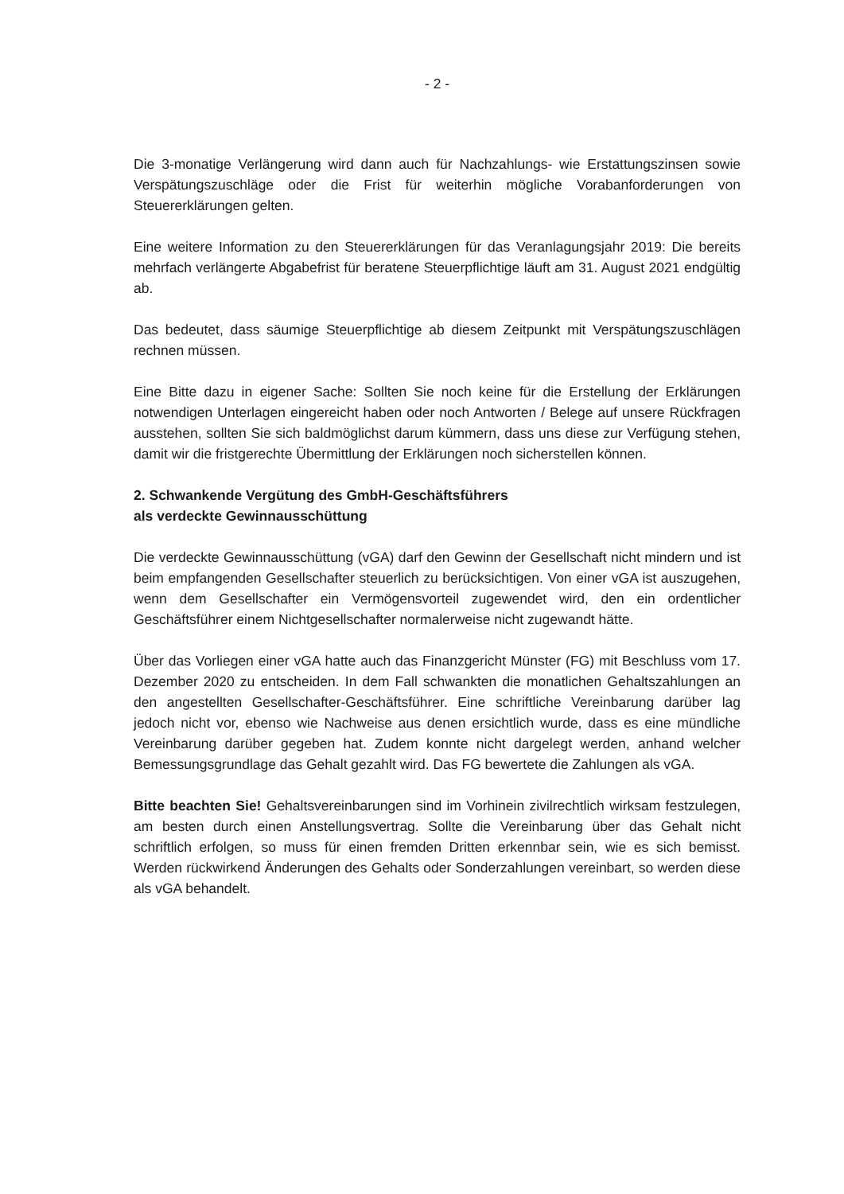- 2 -
Die 3-monatige Verlängerung wird dann auch für Nachzahlungs- wie Erstattungszinsen sowie Verspätungszuschläge oder die Frist für weiterhin mögliche Vorabanforderungen von Steuererklärungen gelten.
Eine weitere Information zu den Steuererklärungen für das Veranlagungsjahr 2019: Die bereits mehrfach verlängerte Abgabefrist für beratene Steuerpflichtige läuft am 31. August 2021 endgültig ab.
Das bedeutet, dass säumige Steuerpflichtige ab diesem Zeitpunkt mit Verspätungszuschlägen rechnen müssen.
Eine Bitte dazu in eigener Sache: Sollten Sie noch keine für die Erstellung der Erklärungen notwendigen Unterlagen eingereicht haben oder noch Antworten / Belege auf unsere Rückfragen ausstehen, sollten Sie sich baldmöglichst darum kümmern, dass uns diese zur Verfügung stehen, damit wir die fristgerechte Übermittlung der Erklärungen noch sicherstellen können.
2. Schwankende Vergütung des GmbH-Geschäftsführers
als verdeckte Gewinnausschüttung
Die verdeckte Gewinnausschüttung (vGA) darf den Gewinn der Gesellschaft nicht mindern und ist beim empfangenden Gesellschafter steuerlich zu berücksichtigen. Von einer vGA ist auszugehen, wenn dem Gesellschafter ein Vermögensvorteil zugewendet wird, den ein ordentlicher Geschäftsführer einem Nichtgesellschafter normalerweise nicht zugewandt hätte.
Über das Vorliegen einer vGA hatte auch das Finanzgericht Münster (FG) mit Beschluss vom 17. Dezember 2020 zu entscheiden. In dem Fall schwankten die monatlichen Gehaltszahlungen an den angestellten Gesellschafter-Geschäftsführer. Eine schriftliche Vereinbarung darüber lag jedoch nicht vor, ebenso wie Nachweise aus denen ersichtlich wurde, dass es eine mündliche Vereinbarung darüber gegeben hat. Zudem konnte nicht dargelegt werden, anhand welcher Bemessungsgrundlage das Gehalt gezahlt wird. Das FG bewertete die Zahlungen als vGA.
Bitte beachten Sie! Gehaltsvereinbarungen sind im Vorhinein zivilrechtlich wirksam festzulegen, am besten durch einen Anstellungsvertrag. Sollte die Vereinbarung über das Gehalt nicht schriftlich erfolgen, so muss für einen fremden Dritten erkennbar sein, wie es sich bemisst. Werden rückwirkend Änderungen des Gehalts oder Sonderzahlungen vereinbart, so werden diese als vGA behandelt.